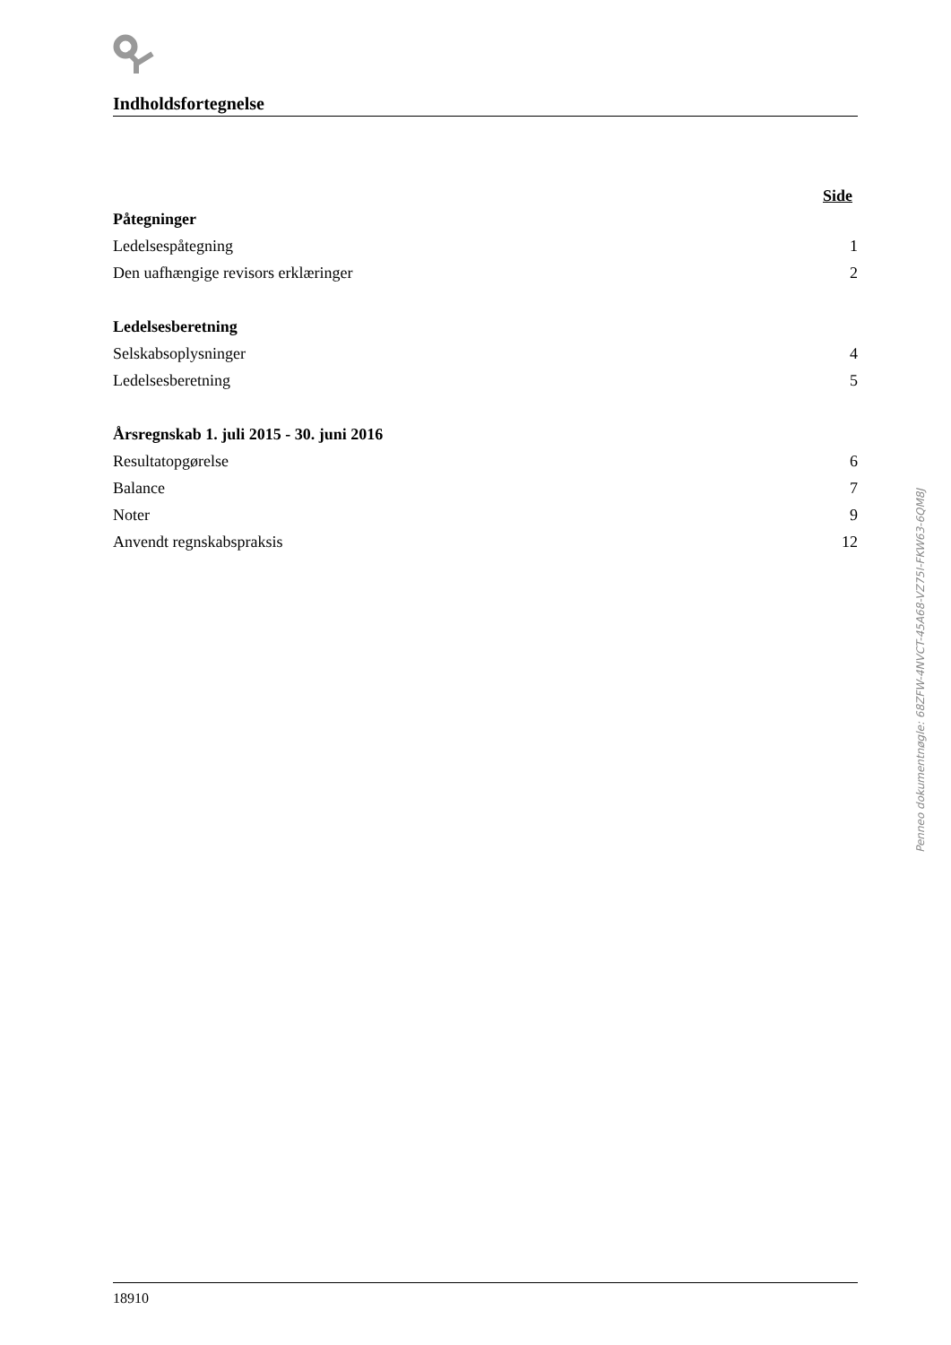Indholdsfortegnelse
Side
| Påtegninger | |
| Ledelsespåtegning | 1 |
| Den uafhængige revisors erklæringer | 2 |
| Ledelsesberetning | |
| Selskabsoplysninger | 4 |
| Ledelsesberetning | 5 |
| Årsregnskab 1. juli 2015 - 30. juni 2016 | |
| Resultatopgørelse | 6 |
| Balance | 7 |
| Noter | 9 |
| Anvendt regnskabspraksis | 12 |
Penneo dokumentnøgle: 68ZFW-4NVCT-45A68-VZ75I-FKW63-6QM8J
18910